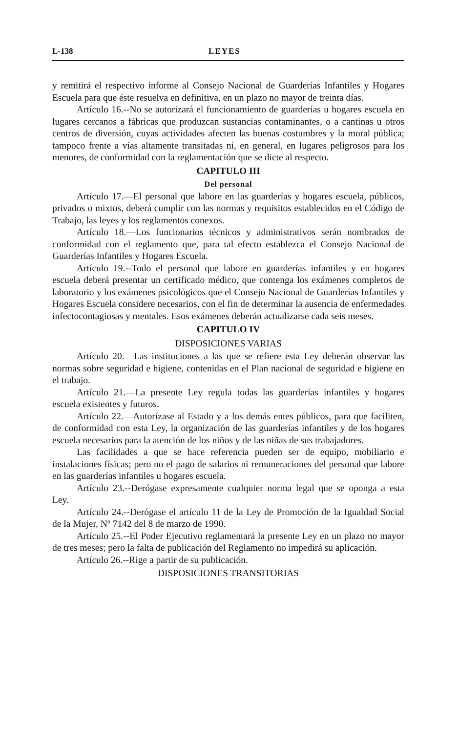L-138 LEYES
y remitirá el respectivo informe al Consejo Nacional de Guarderías Infantiles y Hogares Escuela para que éste resuelva en definitiva, en un plazo no mayor de treinta días.
Artículo 16.--No se autorizará el funcionamiento de guarderías u hogares escuela en lugares cercanos a fábricas que produzcan sustancias contaminantes, o a cantinas u otros centros de diversión, cuyas actividades afecten las buenas costumbres y la moral pública; tampoco frente a vías altamente transitadas ni, en general, en lugares peligrosos para los menores, de conformidad con la reglamentación que se dicte al respecto.
CAPITULO III
Del personal
Artículo 17.—El personal que labore en las guarderías y hogares escuela, públicos, privados o mixtos, deberá cumplir con las normas y requisitos establecidos en el Código de Trabajo, las leyes y los reglamentos conexos.
Artículo 18.—Los funcionarios técnicos y administrativos serán nombrados de conformidad con el reglamento que, para tal efecto establezca el Consejo Nacional de Guarderías Infantiles y Hogares Escuela.
Artículo 19.--Todo el personal que labore en guarderías infantiles y en hogares escuela deberá presentar un certificado médico, que contenga los exámenes completos de laboratorio y los exámenes psicológicos que el Consejo Nacional de Guarderías Infantiles y Hogares Escuela considere necesarios, con el fin de determinar la ausencia de enfermedades infectocontagiosas y mentales. Esos exámenes deberán actualizarse cada seis meses.
CAPITULO IV
DISPOSICIONES VARIAS
Artículo 20.—Las instituciones a las que se refiere esta Ley deberán observar las normas sobre seguridad e higiene, contenidas en el Plan nacional de seguridad e higiene en el trabajo.
Artículo 21.—La presente Ley regula todas las guarderías infantiles y hogares escuela existentes y futuros.
Artículo 22.—Autorízase al Estado y a los demás entes públicos, para que faciliten, de conformidad con esta Ley, la organización de las guarderías infantiles y de los hogares escuela necesarios para la atención de los niños y de las niñas de sus trabajadores.
Las facilidades a que se hace referencia pueden ser de equipo, mobiliario e instalaciones físicas; pero no el pago de salarios ni remuneraciones del personal que labore en las guarderías infantiles u hogares escuela.
Artículo 23.--Derógase expresamente cualquier norma legal que se oponga a esta Ley.
Artículo 24.--Derógase el artículo 11 de la Ley de Promoción de la Igualdad Social de la Mujer, Nº 7142 del 8 de marzo de 1990.
Artículo 25.--El Poder Ejecutivo reglamentará la presente Ley en un plazo no mayor de tres meses; pero la falta de publicación del Reglamento no impedirá su aplicación.
Artículo 26.--Rige a partir de su publicación.
DISPOSICIONES TRANSITORIAS